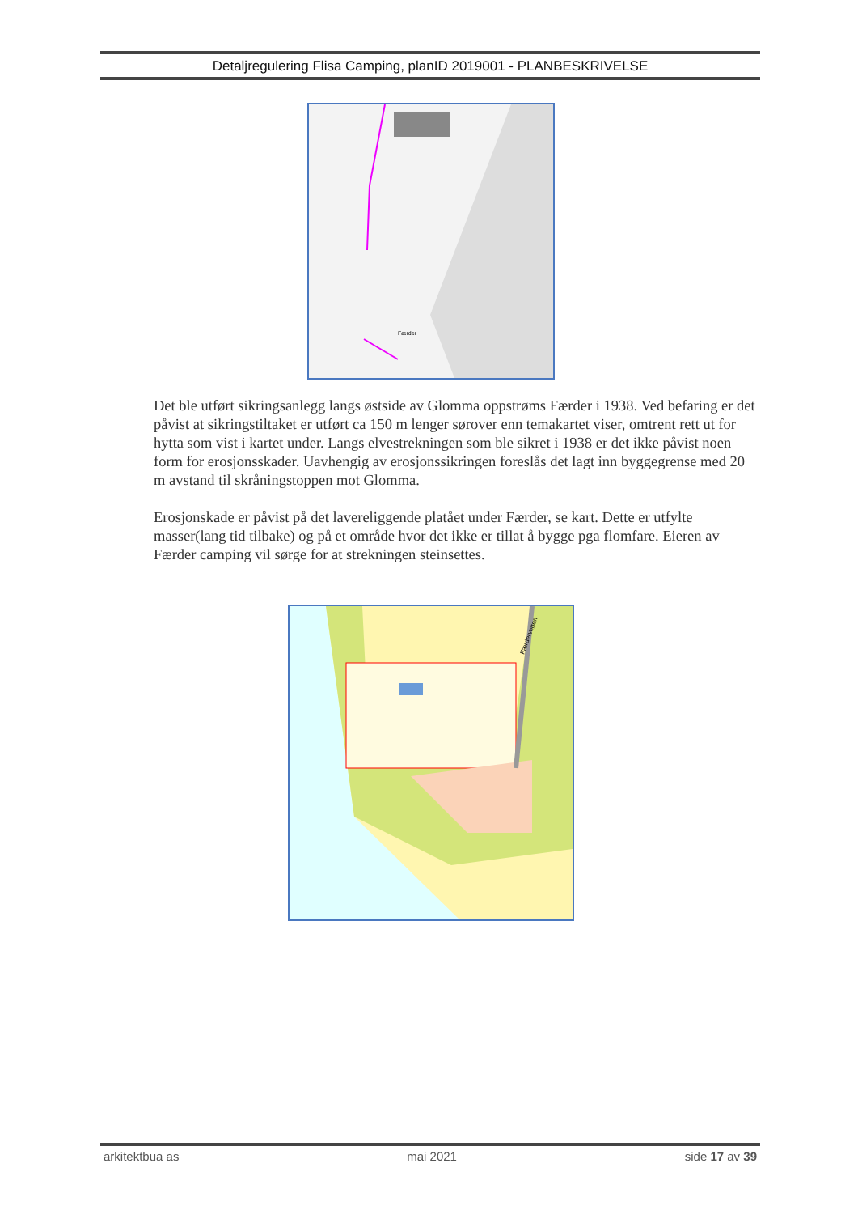Detaljregulering Flisa Camping, planID 2019001 - PLANBESKRIVELSE
Færder
Det ble utført sikringsanlegg langs østside av Glomma oppstrøms Færder i 1938. Ved befaring er det påvist at sikringstiltaket er utført ca 150 m lenger sørover enn temakartet viser, omtrent rett ut for hytta som vist i kartet under. Langs elvestrekningen som ble sikret i 1938 er det ikke påvist noen form for erosjonsskader. Uavhengig av erosjonssikringen foreslås det lagt inn byggegrense med 20 m avstand til skråningstoppen mot Glomma.
Erosjonskade er påvist på det lavereliggende platået under Færder, se kart. Dette er utfylte masser(lang tid tilbake) og på et område hvor det ikke er tillat å bygge pga flomfare. Eieren av Færder camping vil sørge for at strekningen steinsettes.
Færdervegen
arkitektbua as mai 2021 side 17 av 39